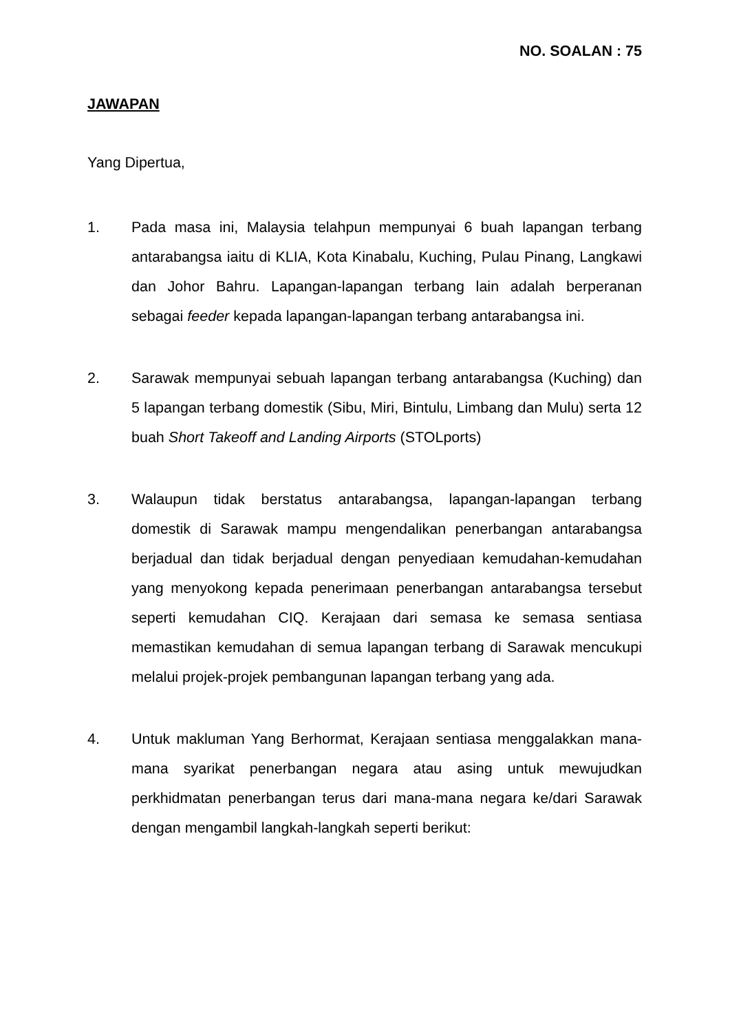NO. SOALAN : 75
JAWAPAN
Yang Dipertua,
1. Pada masa ini, Malaysia telahpun mempunyai 6 buah lapangan terbang antarabangsa iaitu di KLIA, Kota Kinabalu, Kuching, Pulau Pinang, Langkawi dan Johor Bahru. Lapangan-lapangan terbang lain adalah berperanan sebagai feeder kepada lapangan-lapangan terbang antarabangsa ini.
2. Sarawak mempunyai sebuah lapangan terbang antarabangsa (Kuching) dan 5 lapangan terbang domestik (Sibu, Miri, Bintulu, Limbang dan Mulu) serta 12 buah Short Takeoff and Landing Airports (STOLports)
3. Walaupun tidak berstatus antarabangsa, lapangan-lapangan terbang domestik di Sarawak mampu mengendalikan penerbangan antarabangsa berjadual dan tidak berjadual dengan penyediaan kemudahan-kemudahan yang menyokong kepada penerimaan penerbangan antarabangsa tersebut seperti kemudahan CIQ. Kerajaan dari semasa ke semasa sentiasa memastikan kemudahan di semua lapangan terbang di Sarawak mencukupi melalui projek-projek pembangunan lapangan terbang yang ada.
4. Untuk makluman Yang Berhormat, Kerajaan sentiasa menggalakkan mana-mana syarikat penerbangan negara atau asing untuk mewujudkan perkhidmatan penerbangan terus dari mana-mana negara ke/dari Sarawak dengan mengambil langkah-langkah seperti berikut: